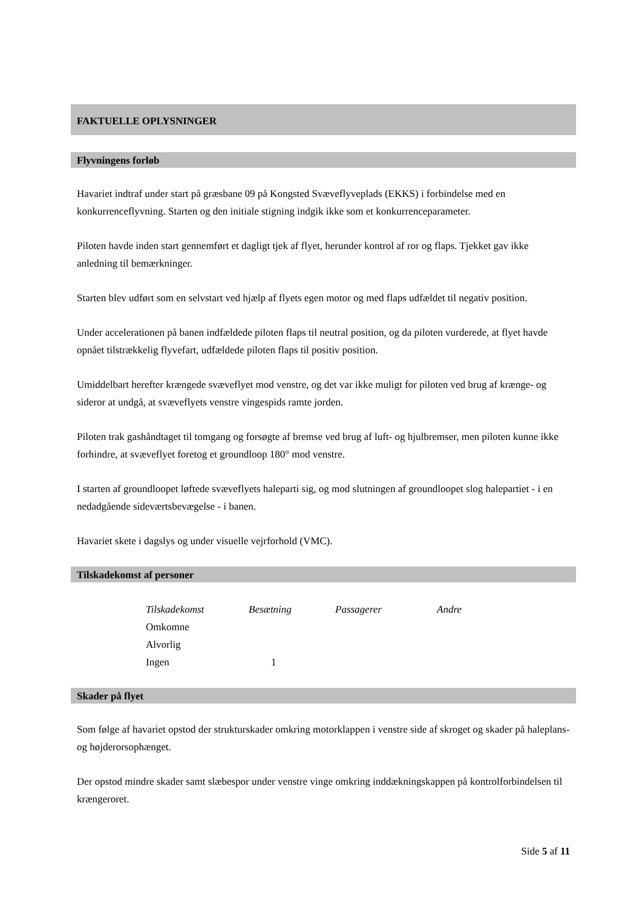FAKTUELLE OPLYSNINGER
Flyvningens forløb
Havariet indtraf under start på græsbane 09 på Kongsted Svæveflyveplads (EKKS) i forbindelse med en konkurrenceflyvning. Starten og den initiale stigning indgik ikke som et konkurrenceparameter.
Piloten havde inden start gennemført et dagligt tjek af flyet, herunder kontrol af ror og flaps. Tjekket gav ikke anledning til bemærkninger.
Starten blev udført som en selvstart ved hjælp af flyets egen motor og med flaps udfældet til negativ position.
Under accelerationen på banen indfældede piloten flaps til neutral position, og da piloten vurderede, at flyet havde opnået tilstrækkelig flyvefart, udfældede piloten flaps til positiv position.
Umiddelbart herefter krængede svæveflyet mod venstre, og det var ikke muligt for piloten ved brug af krænge- og sideror at undgå, at svæveflyets venstre vingespids ramte jorden.
Piloten trak gashåndtaget til tomgang og forsøgte af bremse ved brug af luft- og hjulbremser, men piloten kunne ikke forhindre, at svæveflyet foretog et groundloop 180° mod venstre.
I starten af groundloopet løftede svæveflyets haleparti sig, og mod slutningen af groundloopet slog halepartiet - i en nedadgående sideværtsbevægelse - i banen.
Havariet skete i dagslys og under visuelle vejrforhold (VMC).
Tilskadekomst af personer
| Tilskadekomst | Besætning | Passagerer | Andre |
| --- | --- | --- | --- |
| Omkomne | | | |
| Alvorlig | | | |
| Ingen | 1 | | |
Skader på flyet
Som følge af havariet opstod der strukturskader omkring motorklappen i venstre side af skroget og skader på haleplans- og højderorsophænget.
Der opstod mindre skader samt slæbespor under venstre vinge omkring inddækningskappen på kontrolforbindelsen til krængeroret.
Side 5 af 11